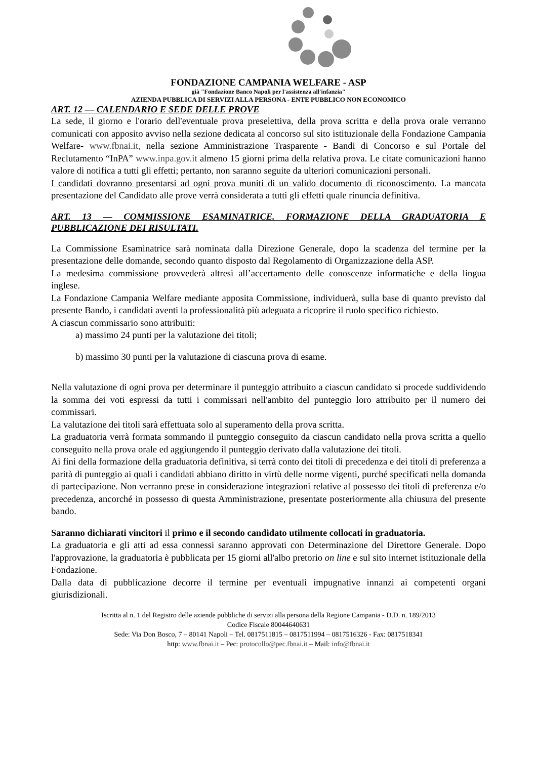FONDAZIONE CAMPANIA WELFARE - ASP
già "Fondazione Banco Napoli per l'assistenza all'infanzia"
AZIENDA PUBBLICA DI SERVIZI ALLA PERSONA - ENTE PUBBLICO NON ECONOMICO
ART. 12 — CALENDARIO E SEDE DELLE PROVE
La sede, il giorno e l'orario dell'eventuale prova preselettiva, della prova scritta e della prova orale verranno comunicati con apposito avviso nella sezione dedicata al concorso sul sito istituzionale della Fondazione Campania Welfare- www.fbnai.it, nella sezione Amministrazione Trasparente - Bandi di Concorso e sul Portale del Reclutamento “InPA” www.inpa.gov.it almeno 15 giorni prima della relativa prova. Le citate comunicazioni hanno valore di notifica a tutti gli effetti; pertanto, non saranno seguite da ulteriori comunicazioni personali.
I candidati dovranno presentarsi ad ogni prova muniti di un valido documento di riconoscimento. La mancata presentazione del Candidato alle prove verrà considerata a tutti gli effetti quale rinuncia definitiva.
ART. 13 — COMMISSIONE ESAMINATRICE. FORMAZIONE DELLA GRADUATORIA E PUBBLICAZIONE DEI RISULTATI.
La Commissione Esaminatrice sarà nominata dalla Direzione Generale, dopo la scadenza del termine per la presentazione delle domande, secondo quanto disposto dal Regolamento di Organizzazione della ASP.
La medesima commissione provvederà altresì all’accertamento delle conoscenze informatiche e della lingua inglese.
La Fondazione Campania Welfare mediante apposita Commissione, individuerà, sulla base di quanto previsto dal presente Bando, i candidati aventi la professionalità più adeguata a ricoprire il ruolo specifico richiesto.
A ciascun commissario sono attribuiti:
a) massimo 24 punti per la valutazione dei titoli;
b) massimo 30 punti per la valutazione di ciascuna prova di esame.
Nella valutazione di ogni prova per determinare il punteggio attribuito a ciascun candidato si procede suddividendo la somma dei voti espressi da tutti i commissari nell'ambito del punteggio loro attribuito per il numero dei commissari.
La valutazione dei titoli sarà effettuata solo al superamento della prova scritta.
La graduatoria verrà formata sommando il punteggio conseguito da ciascun candidato nella prova scritta a quello conseguito nella prova orale ed aggiungendo il punteggio derivato dalla valutazione dei titoli.
Ai fini della formazione della graduatoria definitiva, si terrà conto dei titoli di precedenza e dei titoli di preferenza a parità di punteggio ai quali i candidati abbiano diritto in virtù delle norme vigenti, purché specificati nella domanda di partecipazione. Non verranno prese in considerazione integrazioni relative al possesso dei titoli di preferenza e/o precedenza, ancorché in possesso di questa Amministrazione, presentate posteriormente alla chiusura del presente bando.
Saranno dichiarati vincitori il primo e il secondo candidato utilmente collocati in graduatoria.
La graduatoria e gli atti ad essa connessi saranno approvati con Determinazione del Direttore Generale. Dopo l'approvazione, la graduatoria è pubblicata per 15 giorni all'albo pretorio on line e sul sito internet istituzionale della Fondazione.
Dalla data di pubblicazione decorre il termine per eventuali impugnative innanzi ai competenti organi giurisdizionali.
Iscritta al n. 1 del Registro delle aziende pubbliche di servizi alla persona della Regione Campania - D.D. n. 189/2013
Codice Fiscale 80044640631
Sede: Via Don Bosco, 7 – 80141 Napoli – Tel. 0817511815 – 0817511994 – 0817516326 - Fax: 0817518341
http: www.fbnai.it – Pec: protocollo@pec.fbnai.it – Mail: info@fbnai.it